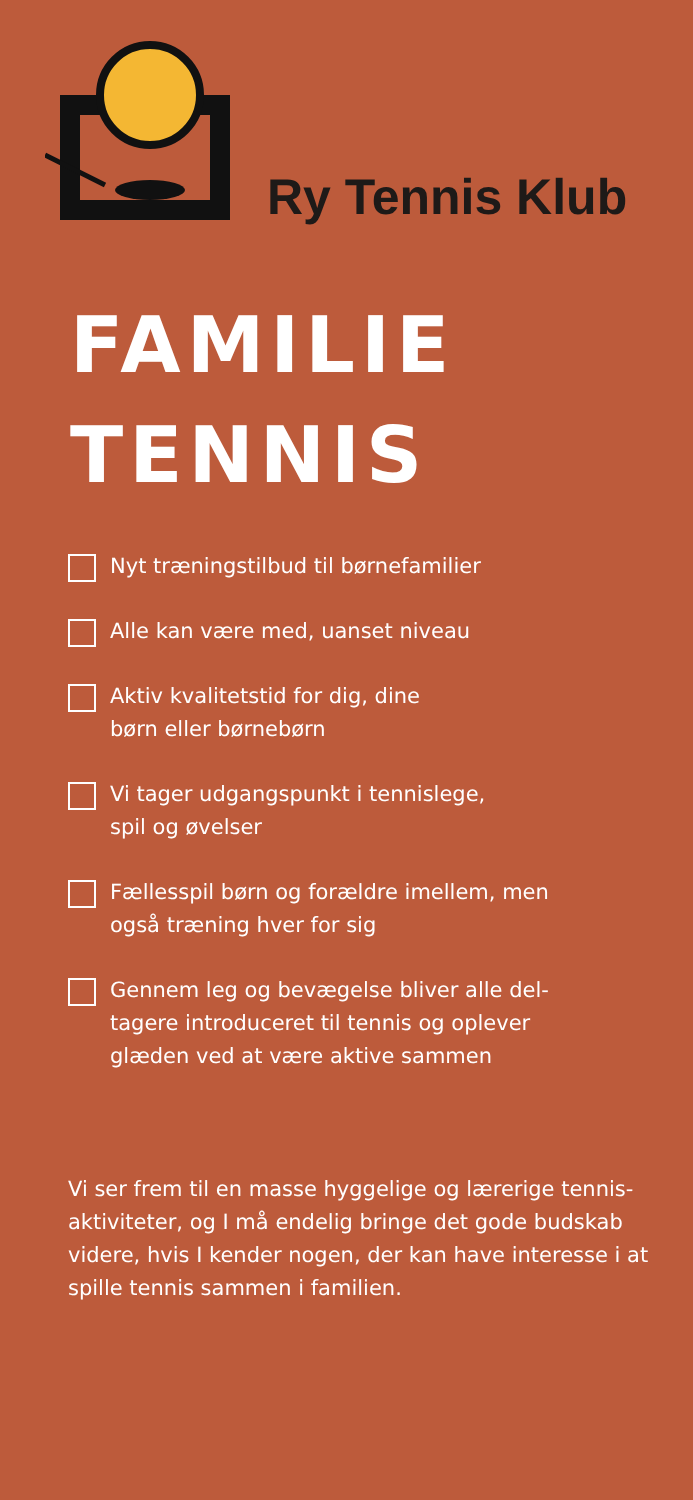Ry Tennis Klub
FAMILIE
TENNIS
Nyt træningstilbud til børnefamilier
Alle kan være med, uanset niveau
Aktiv kvalitetstid for dig, dine
børn eller børnebørn
Vi tager udgangspunkt i tennislege,
spil og øvelser
Fællesspil børn og forældre imellem, men
også træning hver for sig
Gennem leg og bevægelse bliver alle del-
tagere introduceret til tennis og oplever
glæden ved at være aktive sammen
Vi ser frem til en masse hyggelige og lærerige tennis-aktiviteter, og I må endelig bringe det gode budskab videre, hvis I kender nogen, der kan have interesse i at spille tennis sammen i familien.